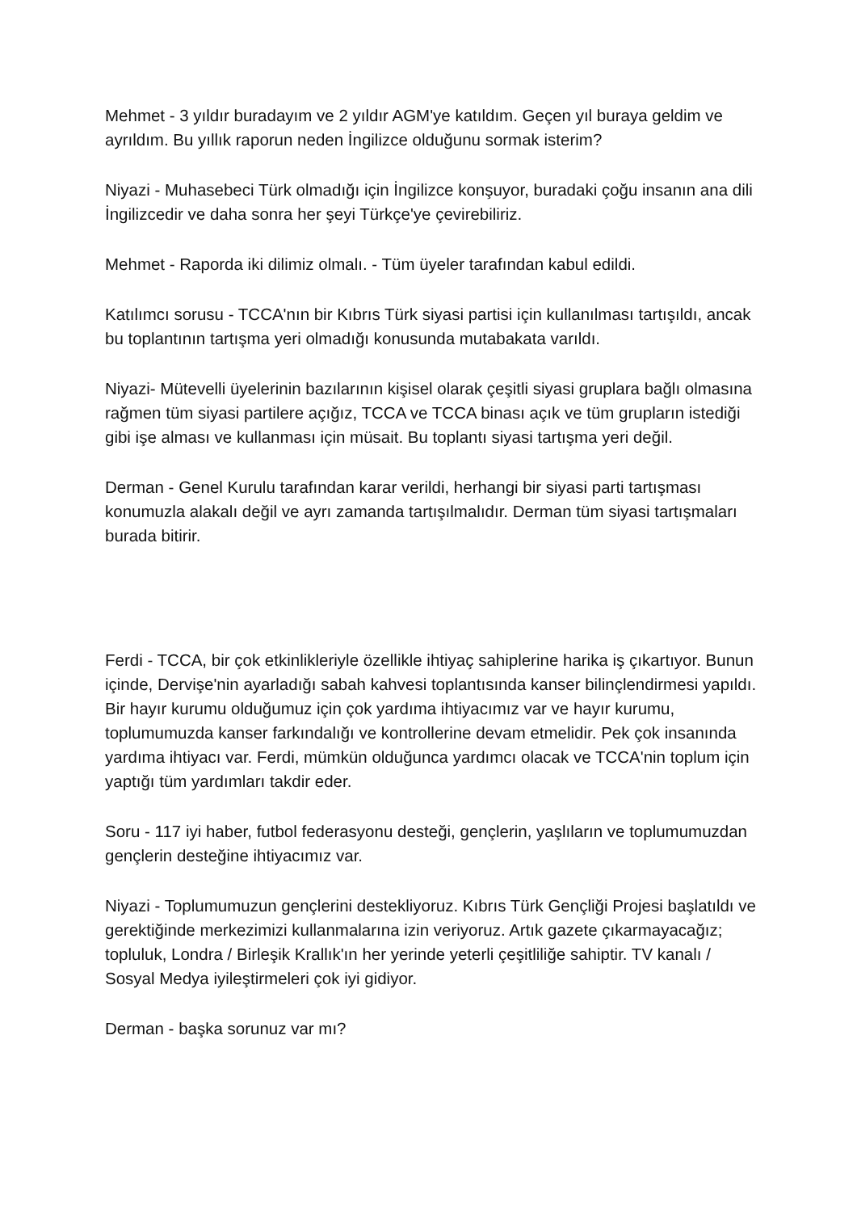Mehmet - 3 yıldır buradayım ve 2 yıldır AGM'ye katıldım. Geçen yıl buraya geldim ve ayrıldım. Bu yıllık raporun neden İngilizce olduğunu sormak isterim?
Niyazi - Muhasebeci Türk olmadığı için İngilizce konşuyor, buradaki çoğu insanın ana dili İngilizcedir ve daha sonra her şeyi Türkçe'ye çevirebiliriz.
Mehmet - Raporda iki dilimiz olmalı. - Tüm üyeler tarafından kabul edildi.
Katılımcı sorusu - TCCA'nın bir Kıbrıs Türk siyasi partisi için kullanılması tartışıldı, ancak bu toplantının tartışma yeri olmadığı konusunda mutabakata varıldı.
Niyazi- Mütevelli üyelerinin bazılarının kişisel olarak çeşitli siyasi gruplara bağlı olmasına rağmen tüm siyasi partilere açığız, TCCA ve TCCA binası açık ve tüm grupların istediği gibi işe alması ve kullanması için müsait. Bu toplantı siyasi tartışma yeri değil.
Derman - Genel Kurulu tarafından karar verildi, herhangi bir siyasi parti tartışması konumuzla alakalı değil ve ayrı zamanda tartışılmalıdır. Derman tüm siyasi tartışmaları burada bitirir.
Ferdi - TCCA, bir çok etkinlikleriyle özellikle ihtiyaç sahiplerine harika iş çıkartıyor. Bunun içinde, Dervişe'nin ayarladığı sabah kahvesi toplantısında kanser bilinçlendirmesi yapıldı. Bir hayır kurumu olduğumuz için çok yardıma ihtiyacımız var ve hayır kurumu, toplumumuzda kanser farkındalığı ve kontrollerine devam etmelidir. Pek çok insanında yardıma ihtiyacı var. Ferdi, mümkün olduğunca yardımcı olacak ve TCCA'nin toplum için yaptığı tüm yardımları takdir eder.
Soru - 117 iyi haber, futbol federasyonu desteği, gençlerin, yaşlıların ve toplumumuzdan gençlerin desteğine ihtiyacımız var.
Niyazi - Toplumumuzun gençlerini destekliyoruz. Kıbrıs Türk Gençliği Projesi başlatıldı ve gerektiğinde merkezimizi kullanmalarına izin veriyoruz. Artık gazete çıkarmayacağız; topluluk, Londra / Birleşik Krallık'ın her yerinde yeterli çeşitliliğe sahiptir. TV kanalı / Sosyal Medya iyileştirmeleri çok iyi gidiyor.
Derman - başka sorunuz var mı?